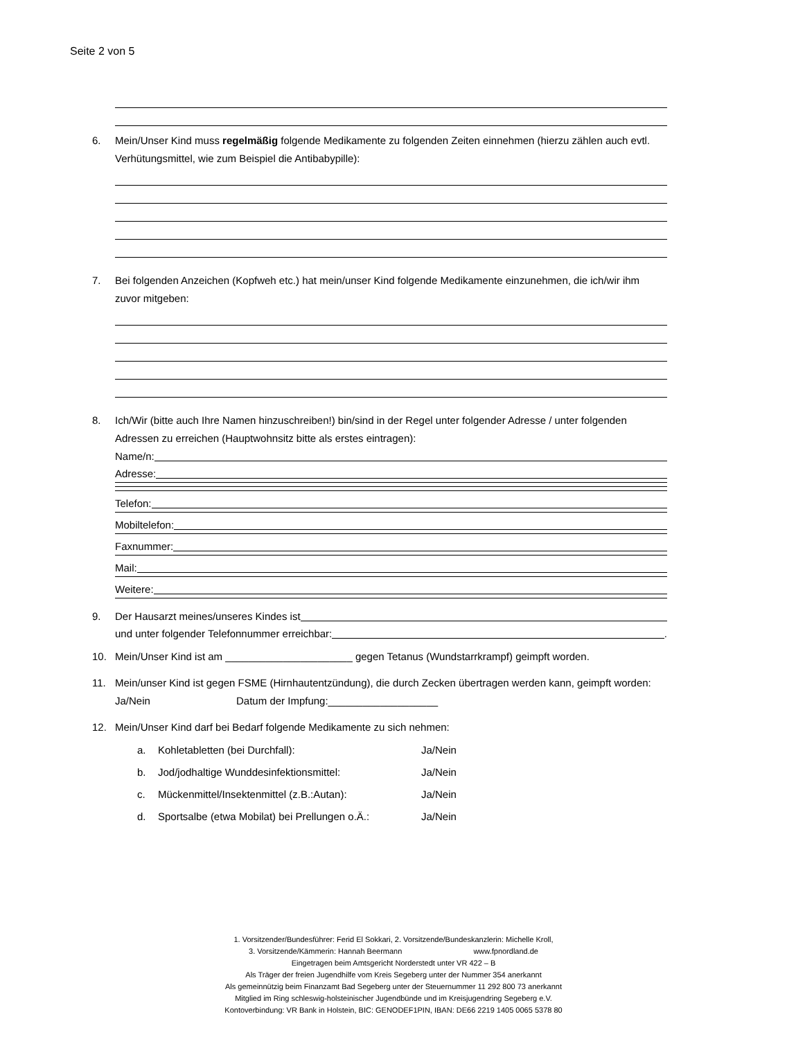Seite 2 von 5
6. Mein/Unser Kind muss regelmäßig folgende Medikamente zu folgenden Zeiten einnehmen (hierzu zählen auch evtl. Verhütungsmittel, wie zum Beispiel die Antibabypille):
7. Bei folgenden Anzeichen (Kopfweh etc.) hat mein/unser Kind folgende Medikamente einzunehmen, die ich/wir ihm zuvor mitgeben:
8. Ich/Wir (bitte auch Ihre Namen hinzuschreiben!) bin/sind in der Regel unter folgender Adresse / unter folgenden Adressen zu erreichen (Hauptwohnsitz bitte als erstes eintragen):
Name/n:
Adresse:
Telefon:
Mobiltelefon:
Faxnummer:
Mail:
Weitere:
9.
Der Hausarzt meines/unseres Kindes ist
und unter folgender Telefonnummer erreichbar: .
10. Mein/Unser Kind ist am ______________________ gegen Tetanus (Wundstarrkrampf) geimpft worden.
11. Mein/unser Kind ist gegen FSME (Hirnhautentzündung), die durch Zecken übertragen werden kann, geimpft worden: Ja/Nein Datum der Impfung:___________________
12. Mein/Unser Kind darf bei Bedarf folgende Medikamente zu sich nehmen:
a. Kohletabletten (bei Durchfall): Ja/Nein
b. Jod/jodhaltige Wunddesinfektionsmittel: Ja/Nein
c. Mückenmittel/Insektenmittel (z.B.:Autan): Ja/Nein
d. Sportsalbe (etwa Mobilat) bei Prellungen o.Ä.: Ja/Nein
1. Vorsitzender/Bundesführer: Ferid El Sokkari, 2. Vorsitzende/Bundeskanzlerin: Michelle Kroll,
3. Vorsitzende/Kämmerin: Hannah Beermann www.fpnordland.de
Eingetragen beim Amtsgericht Norderstedt unter VR 422 – B
Als Träger der freien Jugendhilfe vom Kreis Segeberg unter der Nummer 354 anerkannt
Als gemeinnützig beim Finanzamt Bad Segeberg unter der Steuernummer 11 292 800 73 anerkannt
Mitglied im Ring schleswig-holsteinischer Jugendbünde und im Kreisjugendring Segeberg e.V.
Kontoverbindung: VR Bank in Holstein, BIC: GENODEF1PIN, IBAN: DE66 2219 1405 0065 5378 80